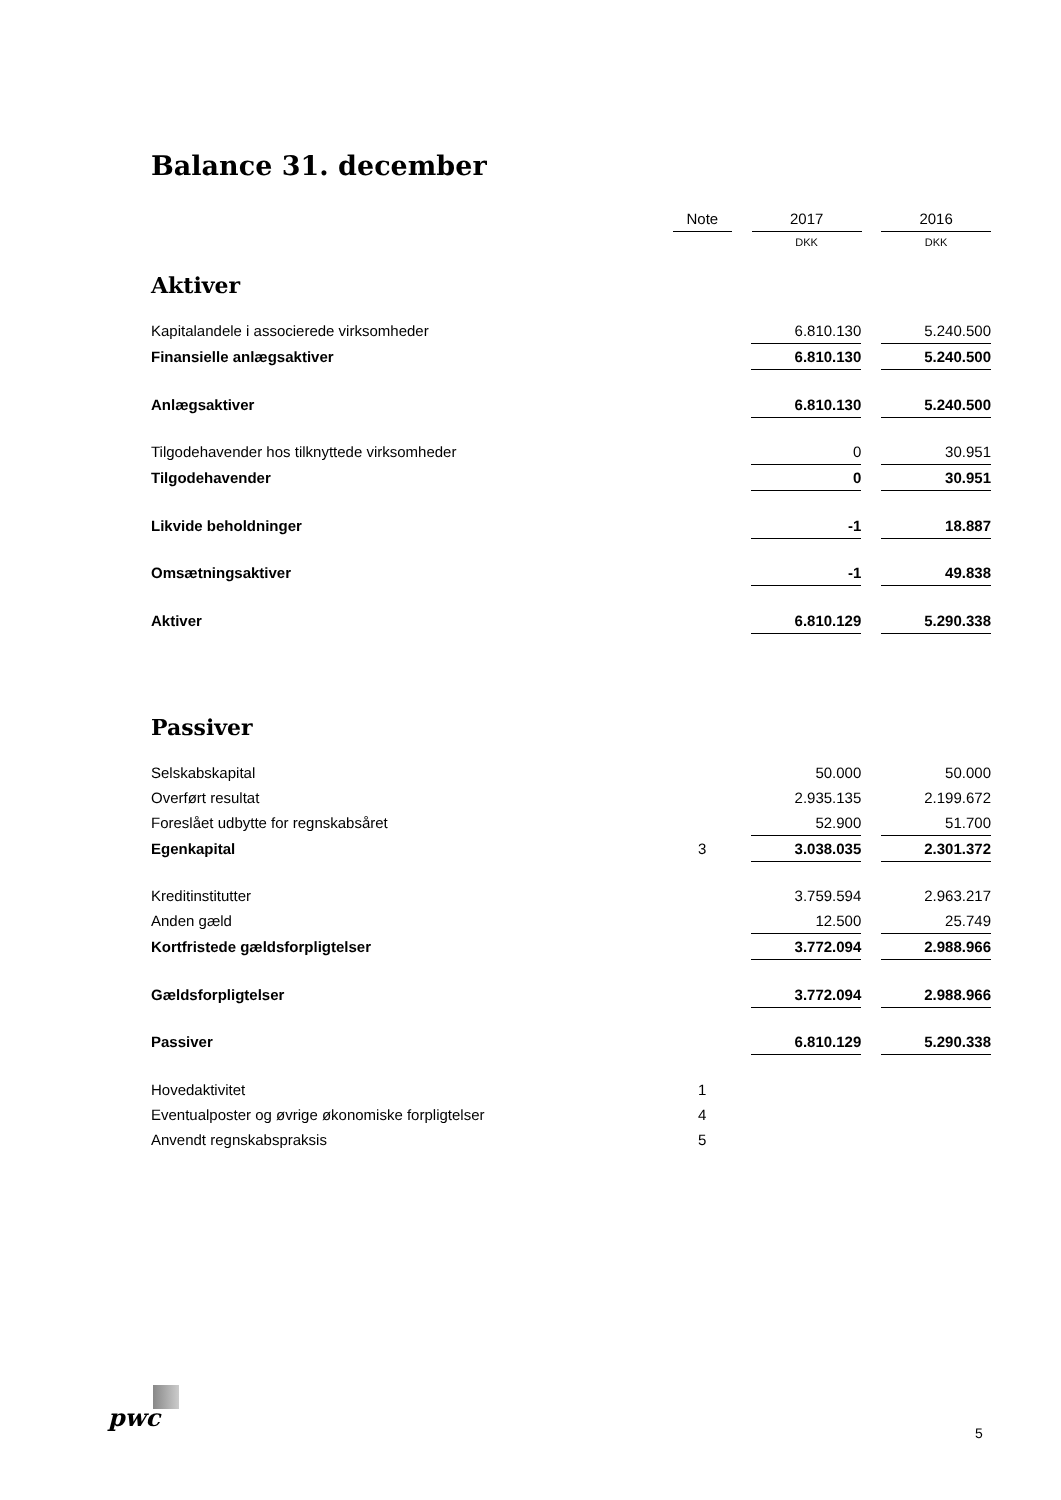Balance 31. december
| | Note | | 2017 | | 2016 |
| | | | DKK | | DKK |
Aktiver
| Kapitalandele i associerede virksomheder | | | 6.810.130 | | 5.240.500 |
| Finansielle anlægsaktiver | | | 6.810.130 | | 5.240.500 |
| Anlægsaktiver | | | 6.810.130 | | 5.240.500 |
| Tilgodehavender hos tilknyttede virksomheder | | | 0 | | 30.951 |
| Tilgodehavender | | | 0 | | 30.951 |
| Likvide beholdninger | | | -1 | | 18.887 |
| Omsætningsaktiver | | | -1 | | 49.838 |
| Aktiver | | | 6.810.129 | | 5.290.338 |
Passiver
| Selskabskapital | | | 50.000 | | 50.000 |
| Overført resultat | | | 2.935.135 | | 2.199.672 |
| Foreslået udbytte for regnskabsåret | | | 52.900 | | 51.700 |
| Egenkapital | 3 | | 3.038.035 | | 2.301.372 |
| Kreditinstitutter | | | 3.759.594 | | 2.963.217 |
| Anden gæld | | | 12.500 | | 25.749 |
| Kortfristede gældsforpligtelser | | | 3.772.094 | | 2.988.966 |
| Gældsforpligtelser | | | 3.772.094 | | 2.988.966 |
| Passiver | | | 6.810.129 | | 5.290.338 |
| Hovedaktivitet | 1 | | | | |
| Eventualposter og øvrige økonomiske forpligtelser | 4 | | | | |
| Anvendt regnskabspraksis | 5 | | | | |
pwc
5